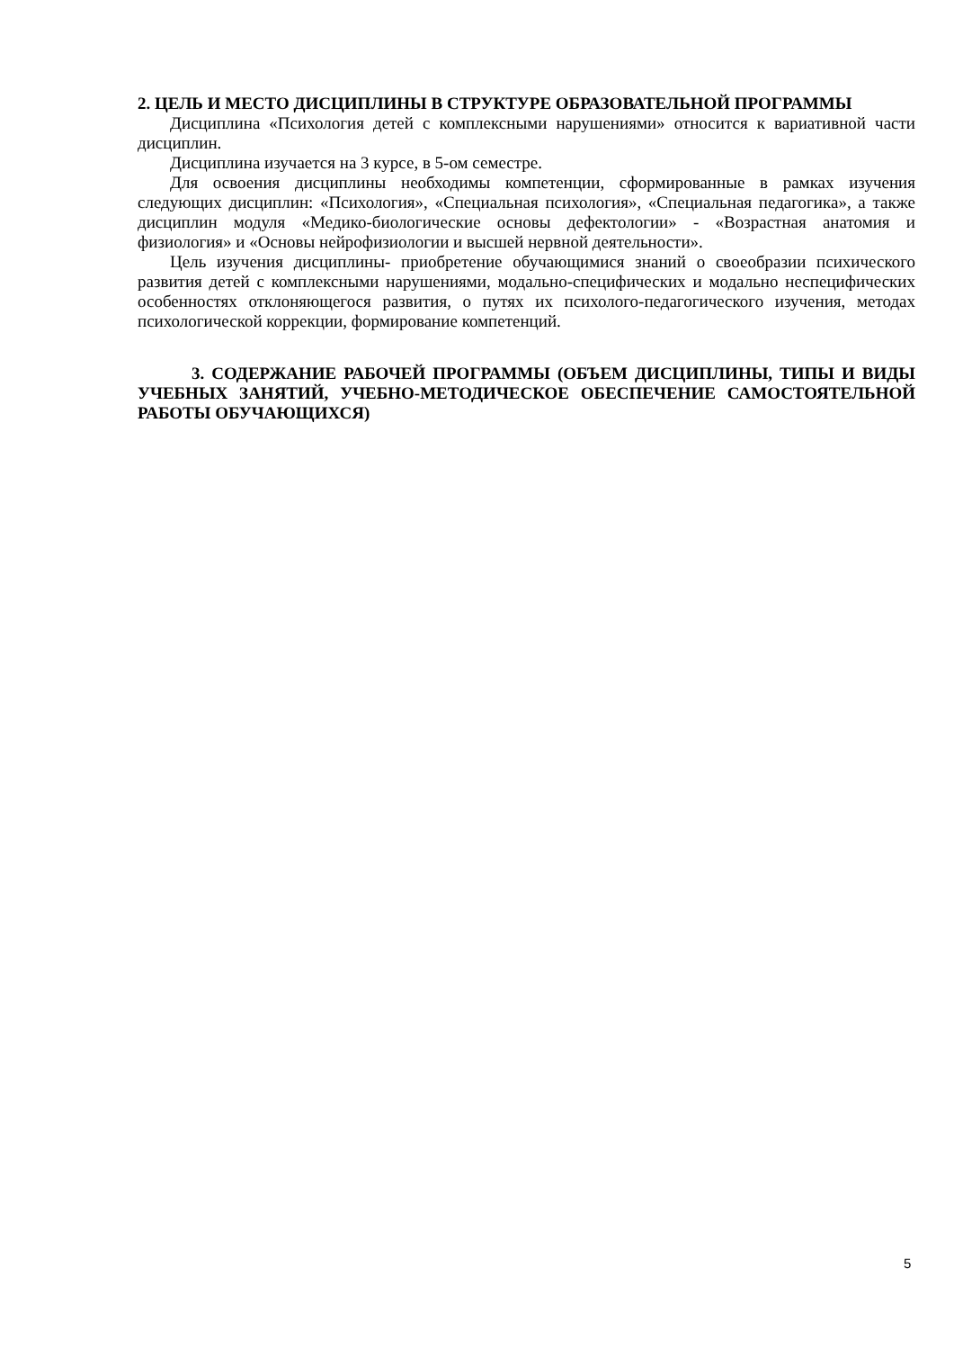2. ЦЕЛЬ И МЕСТО ДИСЦИПЛИНЫ В СТРУКТУРЕ ОБРАЗОВАТЕЛЬНОЙ ПРОГРАММЫ
Дисциплина «Психология детей с комплексными нарушениями» относится к вариативной части дисциплин.
Дисциплина изучается на 3 курсе, в 5-ом семестре.
Для освоения дисциплины необходимы компетенции, сформированные в рамках изучения следующих дисциплин: «Психология», «Специальная психология», «Специальная педагогика», а также дисциплин модуля «Медико-биологические основы дефектологии» - «Возрастная анатомия и физиология» и «Основы нейрофизиологии и высшей нервной деятельности».
Цель изучения дисциплины- приобретение обучающимися знаний о своеобразии психического развития детей с комплексными нарушениями, модально-специфических и модально неспецифических особенностях отклоняющегося развития, о путях их психолого-педагогического изучения, методах психологической коррекции, формирование компетенций.
3. СОДЕРЖАНИЕ РАБОЧЕЙ ПРОГРАММЫ (ОБЪЕМ ДИСЦИПЛИНЫ, ТИПЫ И ВИДЫ УЧЕБНЫХ ЗАНЯТИЙ, УЧЕБНО-МЕТОДИЧЕСКОЕ ОБЕСПЕЧЕНИЕ САМОСТОЯТЕЛЬНОЙ РАБОТЫ ОБУЧАЮЩИХСЯ)
5